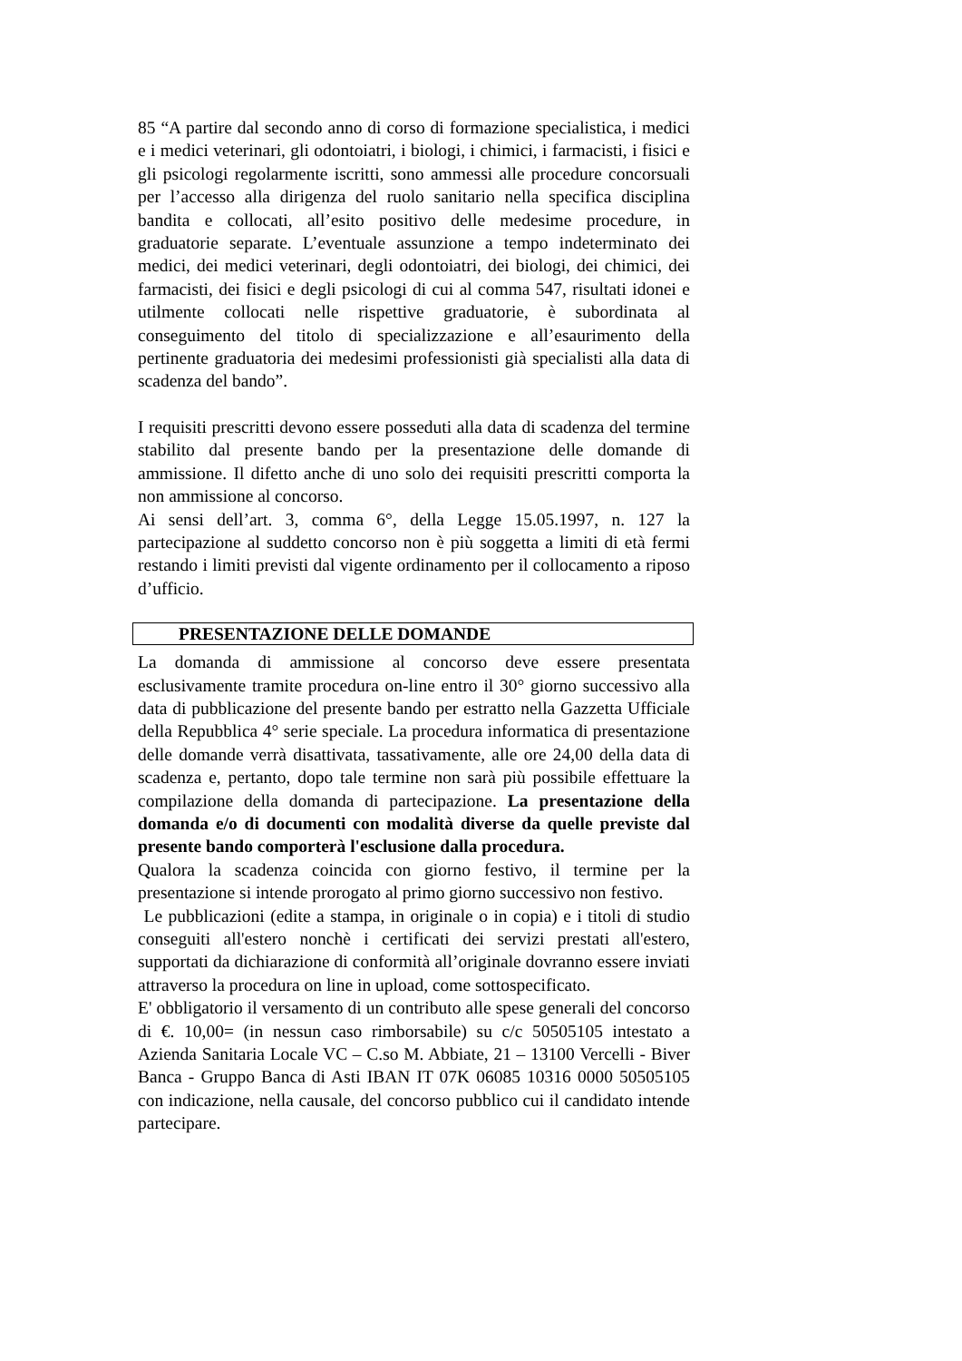85 “A partire dal secondo anno di corso di formazione specialistica, i medici e i medici veterinari, gli odontoiatri, i biologi, i chimici, i farmacisti, i fisici e gli psicologi regolarmente iscritti, sono ammessi alle procedure concorsuali per l’accesso alla dirigenza del ruolo sanitario nella specifica disciplina bandita e collocati, all’esito positivo delle medesime procedure, in graduatorie separate. L’eventuale assunzione a tempo indeterminato dei medici, dei medici veterinari, degli odontoiatri, dei biologi, dei chimici, dei farmacisti, dei fisici e degli psicologi di cui al comma 547, risultati idonei e utilmente collocati nelle rispettive graduatorie, è subordinata al conseguimento del titolo di specializzazione e all’esaurimento della pertinente graduatoria dei medesimi professionisti già specialisti alla data di scadenza del bando”.
I requisiti prescritti devono essere posseduti alla data di scadenza del termine stabilito dal presente bando per la presentazione delle domande di ammissione. Il difetto anche di uno solo dei requisiti prescritti comporta la non ammissione al concorso.
Ai sensi dell’art. 3, comma 6°, della Legge 15.05.1997, n. 127 la partecipazione al suddetto concorso non è più soggetta a limiti di età fermi restando i limiti previsti dal vigente ordinamento per il collocamento a riposo d’ufficio.
PRESENTAZIONE DELLE DOMANDE
La domanda di ammissione al concorso deve essere presentata esclusivamente tramite procedura on-line entro il 30° giorno successivo alla data di pubblicazione del presente bando per estratto nella Gazzetta Ufficiale della Repubblica 4° serie speciale. La procedura informatica di presentazione delle domande verrà disattivata, tassativamente, alle ore 24,00 della data di scadenza e, pertanto, dopo tale termine non sarà più possibile effettuare la compilazione della domanda di partecipazione. La presentazione della domanda e/o di documenti con modalità diverse da quelle previste dal presente bando comporterà l'esclusione dalla procedura.
Qualora la scadenza coincida con giorno festivo, il termine per la presentazione si intende prorogato al primo giorno successivo non festivo.
Le pubblicazioni (edite a stampa, in originale o in copia) e i titoli di studio conseguiti all'estero nonchè i certificati dei servizi prestati all'estero, supportati da dichiarazione di conformità all’originale dovranno essere inviati attraverso la procedura on line in upload, come sottospecificato.
E' obbligatorio il versamento di un contributo alle spese generali del concorso di €. 10,00= (in nessun caso rimborsabile) su c/c 50505105 intestato a Azienda Sanitaria Locale VC – C.so M. Abbiate, 21 – 13100 Vercelli - Biver Banca - Gruppo Banca di Asti IBAN IT 07K 06085 10316 0000 50505105 con indicazione, nella causale, del concorso pubblico cui il candidato intende partecipare.